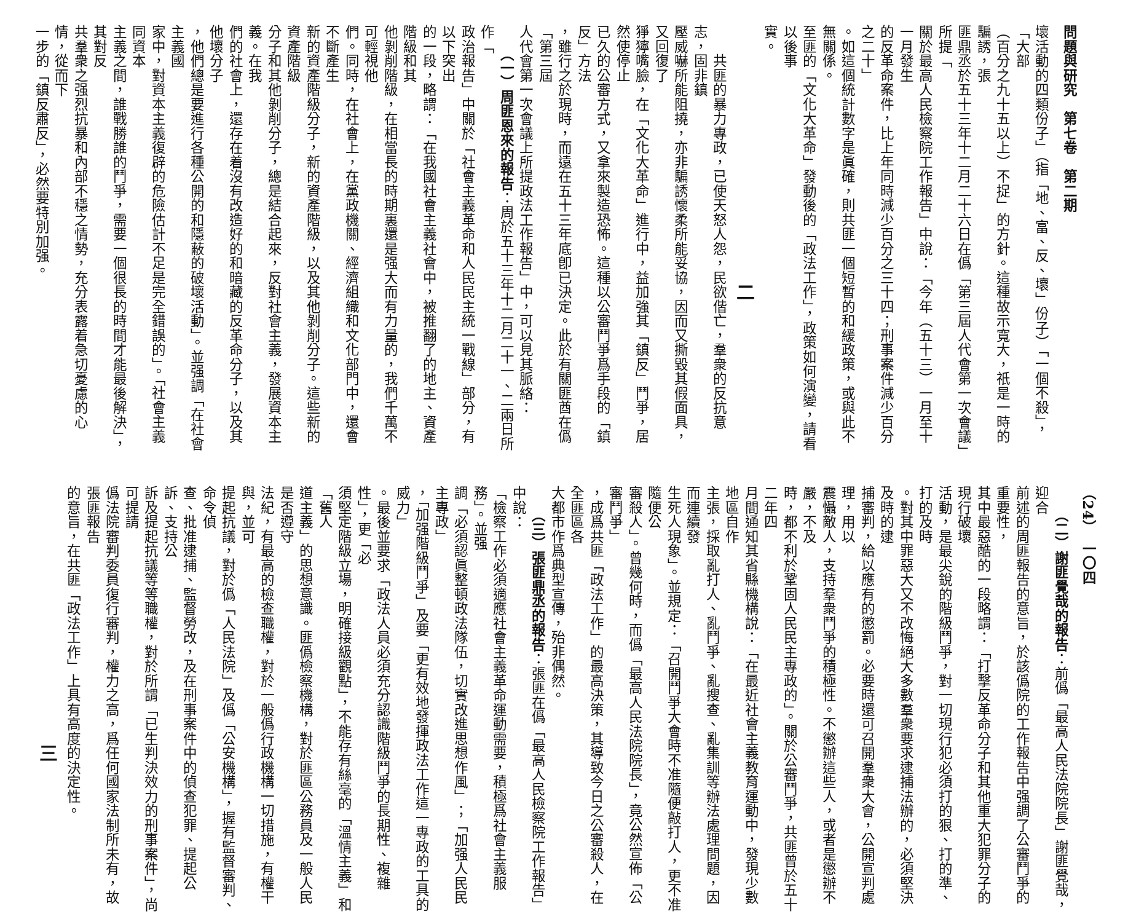問題與研究　第七卷　第二期
壞活動的四類份子」（指「地、富、反、壞」份子）「一個不殺」，「大部
（百分之九十五以上）不捉」的方針。這種故示寬大，祇是一時的騙誘，張
匪鼎丞於五十三年十二月二十六日在僞「第三屆人代會第一次會議」所提「
關於最高人民檢察院工作報告」中說：「今年（五十三）一月至十一月發生
的反革命案件，比上年同時減少百分之三十四；刑事案件減少百分之二十」
。如這個統計數字是眞確，則共匪一個短暫的和緩政策，或與此不無關係。
至匪的「文化大革命」發動後的「政法工作」，政策如何演變，請看以後事
實。
二
　　共匪的暴力專政，已使天怒人怨，民欲偕亡，羣衆的反抗意志，固非鎮
壓威嚇所能阻撓，亦非騙誘懷柔所能妥協，因而又撕毀其假面具，又回復了
猙獰嘴臉，在「文化大革命」進行中，益加強其「鎮反」鬥爭，居然使停止
已久的公審方式，又拿來製造恐怖。這種以公審鬥爭爲手段的「鎮反」方法
，雖行之於現時，而遠在五十三年底卽已決定。此於有關匪酋在僞「第三屆
人代會第一次會議上所提政法工作報告」中，可以見其脈絡：
　　（一）周匪恩來的報告：周於五十三年十二月二十一、二兩日所作「
政治報告」中關於「社會主義革命和人民民主統一戰線」部分，有以下突出
的一段，略謂：「在我國社會主義社會中，被推翻了的地主、資產階級和其
他剝削階級，在相當長的時期裏還是强大而有力量的，我們千萬不可輕視他
們。同時，在社會上，在黨政機關、經濟組織和文化部門中，還會不斷產生
新的資產階級分子，新的資產階級，以及其他剝削分子。這些新的資產階級
分子和其他剝削分子，總是結合起來，反對社會主義，發展資本主義。在我
們的社會上，還存在着沒有改造好的和暗藏的反革命分子，以及其他壞分子
，他們總是要進行各種公開的和隱蔽的破壞活動」。並强調「在社會主義國
家中，對資本主義復辟的危險估計不足是完全錯誤的」。「社會主義同資本
主義之間，誰戰勝誰的鬥爭，需要一個很長的時間才能最後解決」，其對反
共羣衆之强烈抗暴和內部不穩之情勢，充分表露着急切憂慮的心情，從而下
一步的「鎮反肅反」，必然要特別加强。
（24）　一〇四
　　（二）謝匪覺哉的報告：前僞「最高人民法院院長」謝匪覺哉，迎合
前述的周匪報告的意旨，於該僞院的工作報告中强調了公審鬥爭的重要性，
其中最惡酷的一段略謂：「打擊反革命分子和其他重大犯罪分子的現行破壞
活動，是最尖銳的階級鬥爭，對一切現行犯必須打的狠、打的準、打的及時
。對其中罪惡大又不改悔絕大多數羣衆要求逮捕法辦的，必須堅決及時的逮
捕審判，給以應有的懲罰。必要時還可召開羣衆大會，公開宣判處理，用以
震懾敵人，支持羣衆鬥爭的積極性。不懲辦這些人，或者是懲辦不嚴，不及
時，都不利於鞏固人民民主專政的」。關於公審鬥爭，共匪曾於五十二年四
月間通知其省縣機構說：「在最近社會主義教育運動中，發現少數地區自作
主張，採取亂打人、亂鬥爭、亂搜查、亂集訓等辦法處理問題，因而連續發
生死人現象」。並規定：「召開鬥爭大會時不准隨便敲打人，更不准隨便公
審殺人」。曾幾何時，而僞「最高人民法院院長」，竟公然宣佈「公審鬥爭」
，成爲共匪「政法工作」的最高決策，其導致今日之公審殺人，在全匪區各
大都市作爲典型宣傳，殆非偶然。
　　（三）張匪鼎丞的報告：張匪在僞「最高人民檢察院工作報告」中說：
「檢察工作必須適應社會主義革命運動需要，積極爲社會主義服務」。並强
調「必須認眞整頓政法隊伍，切實改進思想作風」；「加强人民民主專政」
，「加强階級鬥爭」及要「更有效地發揮政法工作這一專政的工具的威力」
。最後並要求「政法人員必須充分認識階級鬥爭的長期性、複雜性」，更「必
須堅定階級立場，明確接級觀點」，不能存有絲毫的「溫情主義」和「舊人
道主義」的思想意識。匪僞檢察機構，對於匪區公務員及一般人民是否遵守
法紀，有最高的檢查職權，對於一般僞行政機構一切措施，有權干與，並可
提起抗議，對於僞「人民法院」及僞「公安機構」，握有監督審判、命令偵
查、批准逮捕、監督勞改，及在刑事案件中的偵查犯罪、提起公訴、支持公
訴及提起抗議等等職權，對於所謂「已生判決效力的刑事案件」，尚可提請
僞法院審判委員復行審判，權力之高，爲任何國家法制所未有，故張匪報告
的意旨，在共匪「政法工作」上具有高度的決定性。
三